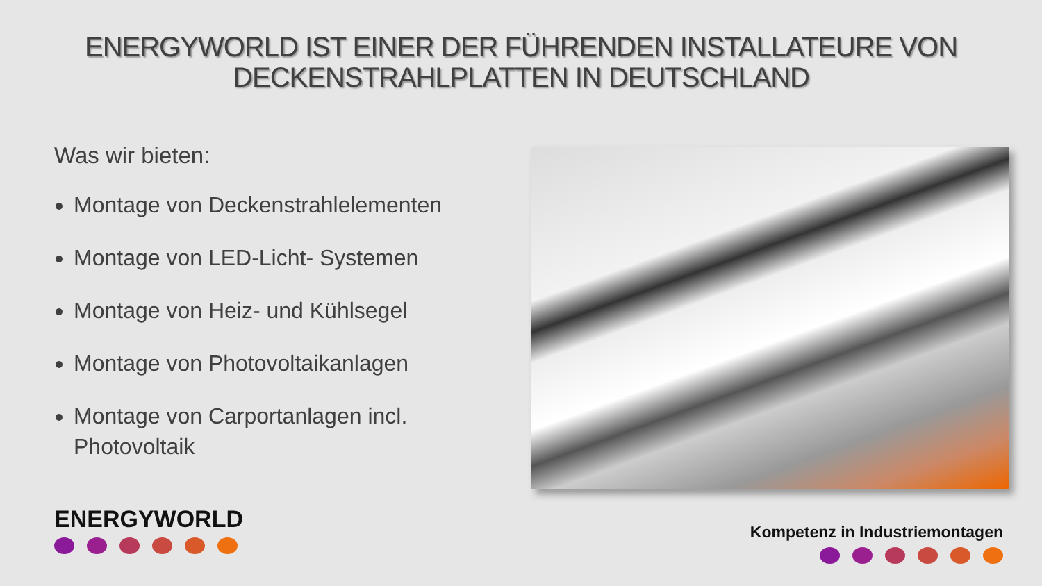ENERGYWORLD IST EINER DER FÜHRENDEN INSTALLATEURE VON
DECKENSTRAHLPLATTEN IN DEUTSCHLAND
Was wir bieten:
Montage von Deckenstrahlelementen
Montage von LED-Licht- Systemen
Montage von Heiz- und Kühlsegel
Montage von Photovoltaikanlagen
Montage von Carportanlagen incl. Photovoltaik
ENERGYWORLD Kompetenz in Industriemontagen